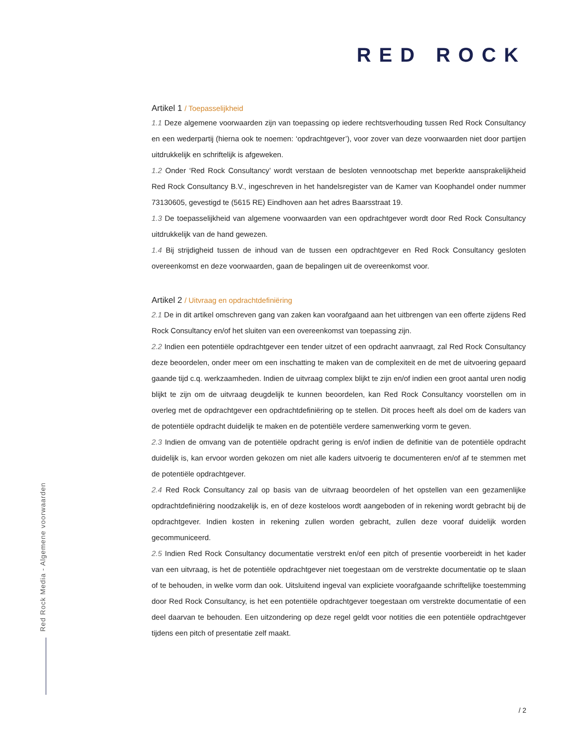RED ROCK
Artikel 1 / Toepasselijkheid
1.1 Deze algemene voorwaarden zijn van toepassing op iedere rechtsverhouding tussen Red Rock Consultancy en een wederpartij (hierna ook te noemen: ‘opdrachtgever’), voor zover van deze voorwaarden niet door partijen uitdrukkelijk en schriftelijk is afgeweken.
1.2 Onder ‘Red Rock Consultancy’ wordt verstaan de besloten vennootschap met beperkte aansprakelijkheid Red Rock Consultancy B.V., ingeschreven in het handelsregister van de Kamer van Koophandel onder nummer 73130605, gevestigd te (5615 RE) Eindhoven aan het adres Baarsstraat 19.
1.3 De toepasselijkheid van algemene voorwaarden van een opdrachtgever wordt door Red Rock Consultancy uitdrukkelijk van de hand gewezen.
1.4 Bij strijdigheid tussen de inhoud van de tussen een opdrachtgever en Red Rock Consultancy gesloten overeenkomst en deze voorwaarden, gaan de bepalingen uit de overeenkomst voor.
Artikel 2 / Uitvraag en opdrachtdefiniëring
2.1 De in dit artikel omschreven gang van zaken kan voorafgaand aan het uitbrengen van een offerte zijdens Red Rock Consultancy en/of het sluiten van een overeenkomst van toepassing zijn.
2.2 Indien een potentiële opdrachtgever een tender uitzet of een opdracht aanvraagt, zal Red Rock Consultancy deze beoordelen, onder meer om een inschatting te maken van de complexiteit en de met de uitvoering gepaard gaande tijd c.q. werkzaamheden. Indien de uitvraag complex blijkt te zijn en/of indien een groot aantal uren nodig blijkt te zijn om de uitvraag deugdelijk te kunnen beoordelen, kan Red Rock Consultancy voorstellen om in overleg met de opdrachtgever een opdrachtdefiniëring op te stellen. Dit proces heeft als doel om de kaders van de potentiële opdracht duidelijk te maken en de potentiële verdere samenwerking vorm te geven.
2.3 Indien de omvang van de potentiële opdracht gering is en/of indien de definitie van de potentiële opdracht duidelijk is, kan ervoor worden gekozen om niet alle kaders uitvoerig te documenteren en/of af te stemmen met de potentiële opdrachtgever.
2.4 Red Rock Consultancy zal op basis van de uitvraag beoordelen of het opstellen van een gezamenlijke opdrachtdefiniëring noodzakelijk is, en of deze kosteloos wordt aangeboden of in rekening wordt gebracht bij de opdrachtgever. Indien kosten in rekening zullen worden gebracht, zullen deze vooraf duidelijk worden gecommuniceerd.
2.5 Indien Red Rock Consultancy documentatie verstrekt en/of een pitch of presentie voorbereidt in het kader van een uitvraag, is het de potentiële opdrachtgever niet toegestaan om de verstrekte documentatie op te slaan of te behouden, in welke vorm dan ook. Uitsluitend ingeval van expliciete voorafgaande schriftelijke toestemming door Red Rock Consultancy, is het een potentiële opdrachtgever toegestaan om verstrekte documentatie of een deel daarvan te behouden. Een uitzondering op deze regel geldt voor notities die een potentiële opdrachtgever tijdens een pitch of presentatie zelf maakt.
Red Rock Media - Algemene voorwaarden
/ 2